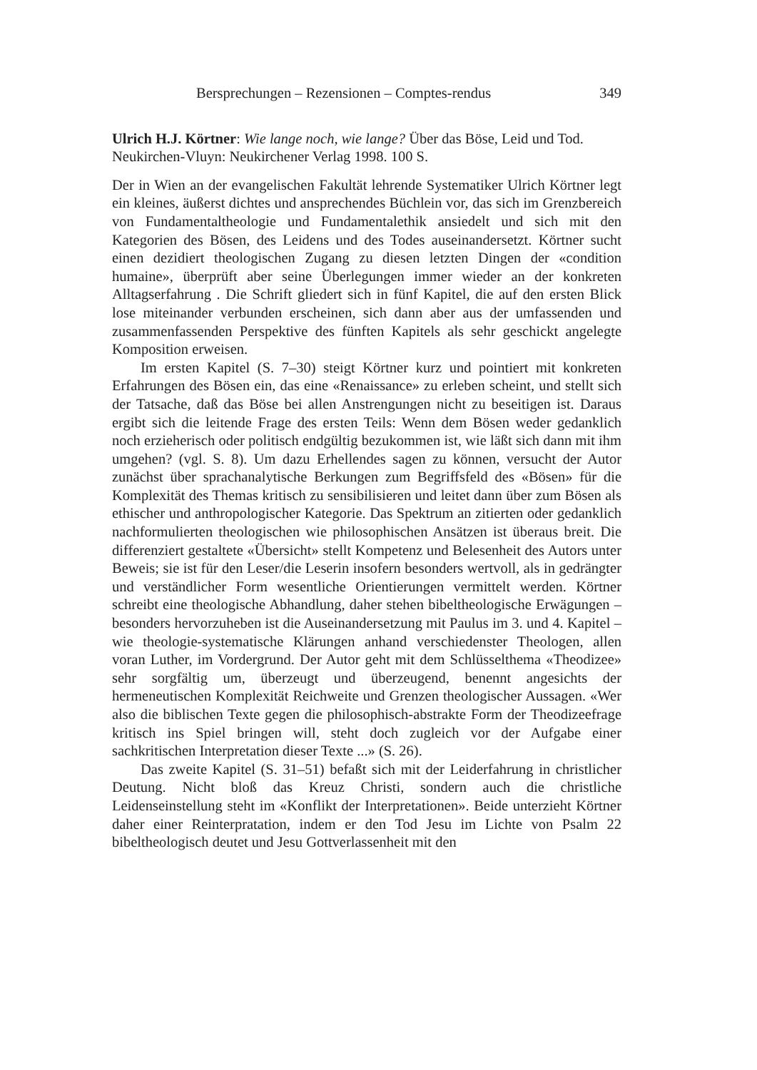Bersprechungen – Rezensionen – Comptes-rendus 349
Ulrich H.J. Körtner: Wie lange noch, wie lange? Über das Böse, Leid und Tod. Neukirchen-Vluyn: Neukirchener Verlag 1998. 100 S.
Der in Wien an der evangelischen Fakultät lehrende Systematiker Ulrich Körtner legt ein kleines, äußerst dichtes und ansprechendes Büchlein vor, das sich im Grenzbereich von Fundamentaltheologie und Fundamentalethik ansiedelt und sich mit den Kategorien des Bösen, des Leidens und des Todes auseinandersetzt. Körtner sucht einen dezidiert theologischen Zugang zu diesen letzten Dingen der «condition humaine», überprüft aber seine Überlegungen immer wieder an der konkreten Alltagserfahrung . Die Schrift gliedert sich in fünf Kapitel, die auf den ersten Blick lose miteinander verbunden erscheinen, sich dann aber aus der umfassenden und zusammenfassenden Perspektive des fünften Kapitels als sehr geschickt angelegte Komposition erweisen.
Im ersten Kapitel (S. 7–30) steigt Körtner kurz und pointiert mit konkreten Erfahrungen des Bösen ein, das eine «Renaissance» zu erleben scheint, und stellt sich der Tatsache, daß das Böse bei allen Anstrengungen nicht zu beseitigen ist. Daraus ergibt sich die leitende Frage des ersten Teils: Wenn dem Bösen weder gedanklich noch erzieherisch oder politisch endgültig bezukommen ist, wie läßt sich dann mit ihm umgehen? (vgl. S. 8). Um dazu Erhellendes sagen zu können, versucht der Autor zunächst über sprachanalytische Berkungen zum Begriffsfeld des «Bösen» für die Komplexität des Themas kritisch zu sensibilisieren und leitet dann über zum Bösen als ethischer und anthropologischer Kategorie. Das Spektrum an zitierten oder gedanklich nachformulierten theologischen wie philosophischen Ansätzen ist überaus breit. Die differenziert gestaltete «Übersicht» stellt Kompetenz und Belesenheit des Autors unter Beweis; sie ist für den Leser/die Leserin insofern besonders wertvoll, als in gedrängter und verständlicher Form wesentliche Orientierungen vermittelt werden. Körtner schreibt eine theologische Abhandlung, daher stehen bibeltheologische Erwägungen – besonders hervorzuheben ist die Auseinandersetzung mit Paulus im 3. und 4. Kapitel – wie theologie-systematische Klärungen anhand verschiedenster Theologen, allen voran Luther, im Vordergrund. Der Autor geht mit dem Schlüsselthema «Theodizee» sehr sorgfältig um, überzeugt und überzeugend, benennt angesichts der hermeneutischen Komplexität Reichweite und Grenzen theologischer Aussagen. «Wer also die biblischen Texte gegen die philosophisch-abstrakte Form der Theodizeefrage kritisch ins Spiel bringen will, steht doch zugleich vor der Aufgabe einer sachkritischen Interpretation dieser Texte ...» (S. 26).
Das zweite Kapitel (S. 31–51) befaßt sich mit der Leiderfahrung in christlicher Deutung. Nicht bloß das Kreuz Christi, sondern auch die christliche Leidenseinstellung steht im «Konflikt der Interpretationen». Beide unterzieht Körtner daher einer Reinterpratation, indem er den Tod Jesu im Lichte von Psalm 22 bibeltheologisch deutet und Jesu Gottverlassenheit mit den